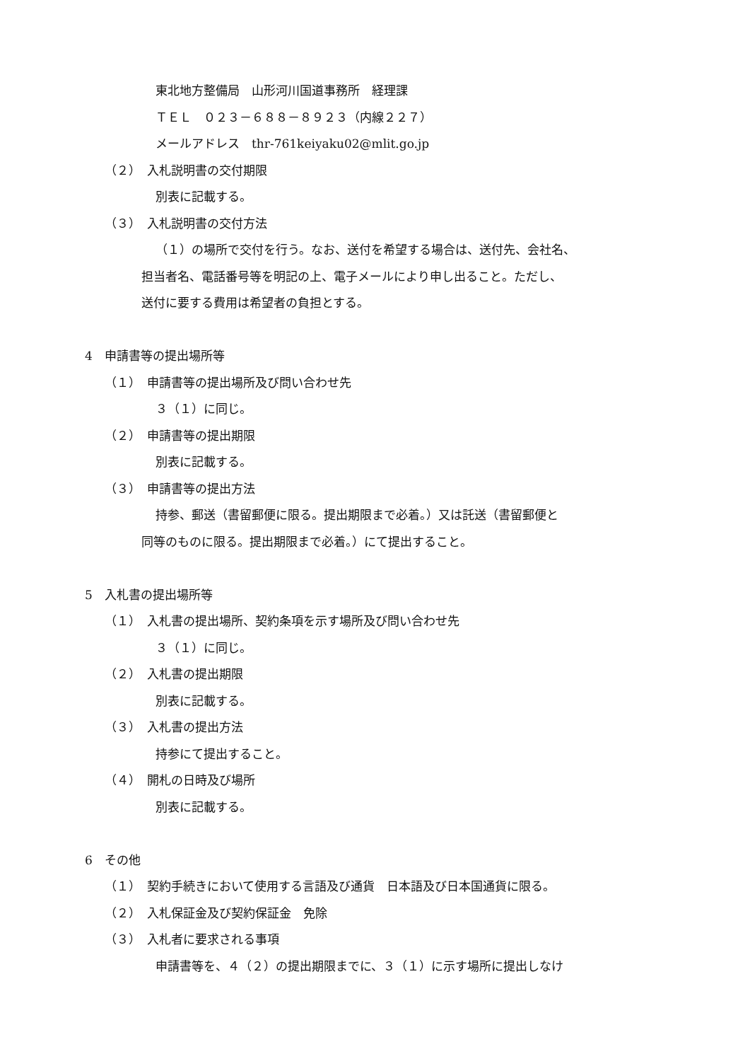東北地方整備局　山形河川国道事務所　経理課
ＴＥＬ　０２３－６８８－８９２３（内線２２７）
メールアドレス　thr-761keiyaku02@mlit.go.jp
（２）　入札説明書の交付期限
別表に記載する。
（３）　入札説明書の交付方法
（１）の場所で交付を行う。なお、送付を希望する場合は、送付先、会社名、
担当者名、電話番号等を明記の上、電子メールにより申し出ること。ただし、
送付に要する費用は希望者の負担とする。
4　申請書等の提出場所等
（１）　申請書等の提出場所及び問い合わせ先
３（１）に同じ。
（２）　申請書等の提出期限
別表に記載する。
（３）　申請書等の提出方法
持参、郵送（書留郵便に限る。提出期限まで必着。）又は託送（書留郵便と
同等のものに限る。提出期限まで必着。）にて提出すること。
5　入札書の提出場所等
（１）　入札書の提出場所、契約条項を示す場所及び問い合わせ先
３（１）に同じ。
（２）　入札書の提出期限
別表に記載する。
（３）　入札書の提出方法
持参にて提出すること。
（４）　開札の日時及び場所
別表に記載する。
6　その他
（１）　契約手続きにおいて使用する言語及び通貨　日本語及び日本国通貨に限る。
（２）　入札保証金及び契約保証金　免除
（３）　入札者に要求される事項
申請書等を、４（２）の提出期限までに、３（１）に示す場所に提出しなけ